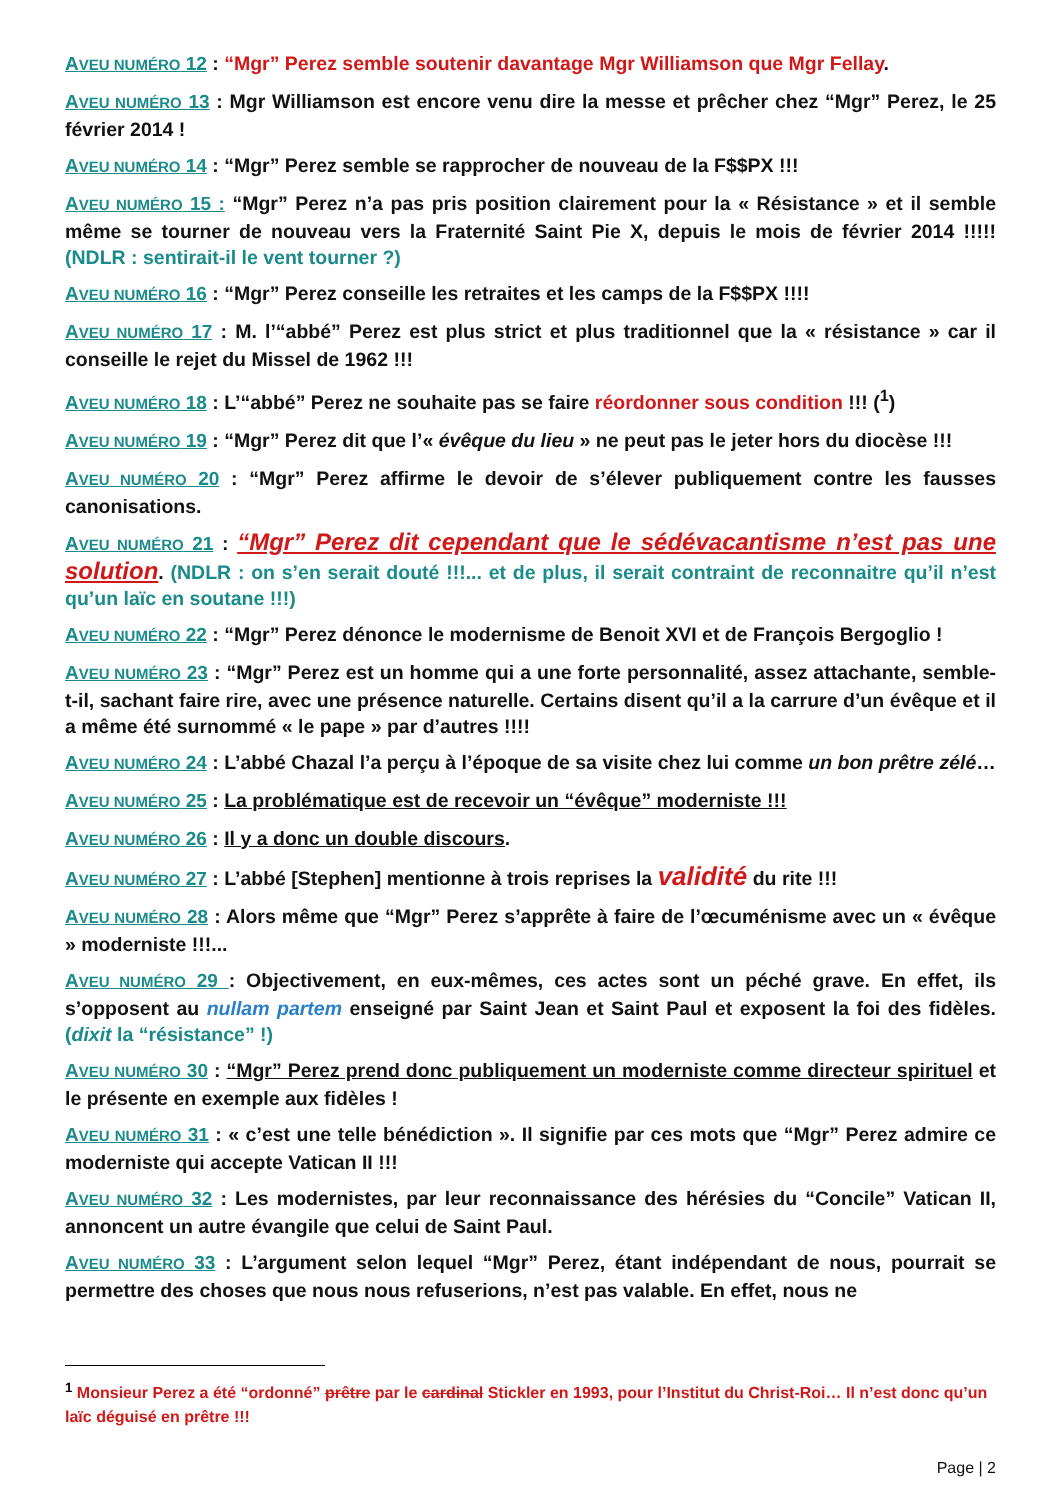AVEU NUMÉRO 12 : “Mgr” Perez semble soutenir davantage Mgr Williamson que Mgr Fellay.
AVEU NUMÉRO 13 : Mgr Williamson est encore venu dire la messe et prêcher chez “Mgr” Perez, le 25 février 2014 !
AVEU NUMÉRO 14 : “Mgr” Perez semble se rapprocher de nouveau de la F$$PX !!!
AVEU NUMÉRO 15 : “Mgr” Perez n’a pas pris position clairement pour la « Résistance » et il semble même se tourner de nouveau vers la Fraternité Saint Pie X, depuis le mois de février 2014 !!!!! (NDLR : sentirait-il le vent tourner ?)
AVEU NUMÉRO 16 : “Mgr” Perez conseille les retraites et les camps de la F$$PX !!!!
AVEU NUMÉRO 17 : M. l’“abbé” Perez est plus strict et plus traditionnel que la « résistance » car il conseille le rejet du Missel de 1962 !!!
AVEU NUMÉRO 18 : L’“abbé” Perez ne souhaite pas se faire réordonner sous condition !!! (<sup>1</sup>)
AVEU NUMÉRO 19 : “Mgr” Perez dit que l’« évêque du lieu » ne peut pas le jeter hors du diocèse !!!
AVEU NUMÉRO 20 : “Mgr” Perez affirme le devoir de s’élever publiquement contre les fausses canonisations.
AVEU NUMÉRO 21 : “Mgr” Perez dit cependant que le sédévacantisme n’est pas une solution. (NDLR : on s’en serait douté !!!... et de plus, il serait contraint de reconnaitre qu’il n’est qu’un laïc en soutane !!!)
AVEU NUMÉRO 22 : “Mgr” Perez dénonce le modernisme de Benoit XVI et de François Bergoglio !
AVEU NUMÉRO 23 : “Mgr” Perez est un homme qui a une forte personnalité, assez attachante, semble-t-il, sachant faire rire, avec une présence naturelle. Certains disent qu’il a la carrure d’un évêque et il a même été surnommé « le pape » par d’autres !!!!
AVEU NUMÉRO 24 : L’abbé Chazal l’a perçu à l’époque de sa visite chez lui comme un bon prêtre zélé…
AVEU NUMÉRO 25 : La problématique est de recevoir un “évêque” moderniste !!!
AVEU NUMÉRO 26 : Il y a donc un double discours.
AVEU NUMÉRO 27 : L’abbé [Stephen] mentionne à trois reprises la validité du rite !!!
AVEU NUMÉRO 28 : Alors même que “Mgr” Perez s’apprête à faire de l’œcuménisme avec un « évêque » moderniste !!!...
AVEU NUMÉRO 29 : Objectivement, en eux-mêmes, ces actes sont un péché grave. En effet, ils s’opposent au nullam partem enseigné par Saint Jean et Saint Paul et exposent la foi des fidèles. (dixit la “résistance” !)
AVEU NUMÉRO 30 : “Mgr” Perez prend donc publiquement un moderniste comme directeur spirituel et le présente en exemple aux fidèles !
AVEU NUMÉRO 31 : « c’est une telle bénédiction ». Il signifie par ces mots que “Mgr” Perez admire ce moderniste qui accepte Vatican II !!!
AVEU NUMÉRO 32 : Les modernistes, par leur reconnaissance des hérésies du “Concile” Vatican II, annoncent un autre évangile que celui de Saint Paul.
AVEU NUMÉRO 33 : L’argument selon lequel “Mgr” Perez, étant indépendant de nous, pourrait se permettre des choses que nous nous refuserions, n’est pas valable. En effet, nous ne
<sup>1</sup> Monsieur Perez a été “ordonné” prêtre par le cardinal Stickler en 1993, pour l’Institut du Christ-Roi… Il n’est donc qu’un laïc déguisé en prêtre !!!
Page | 2